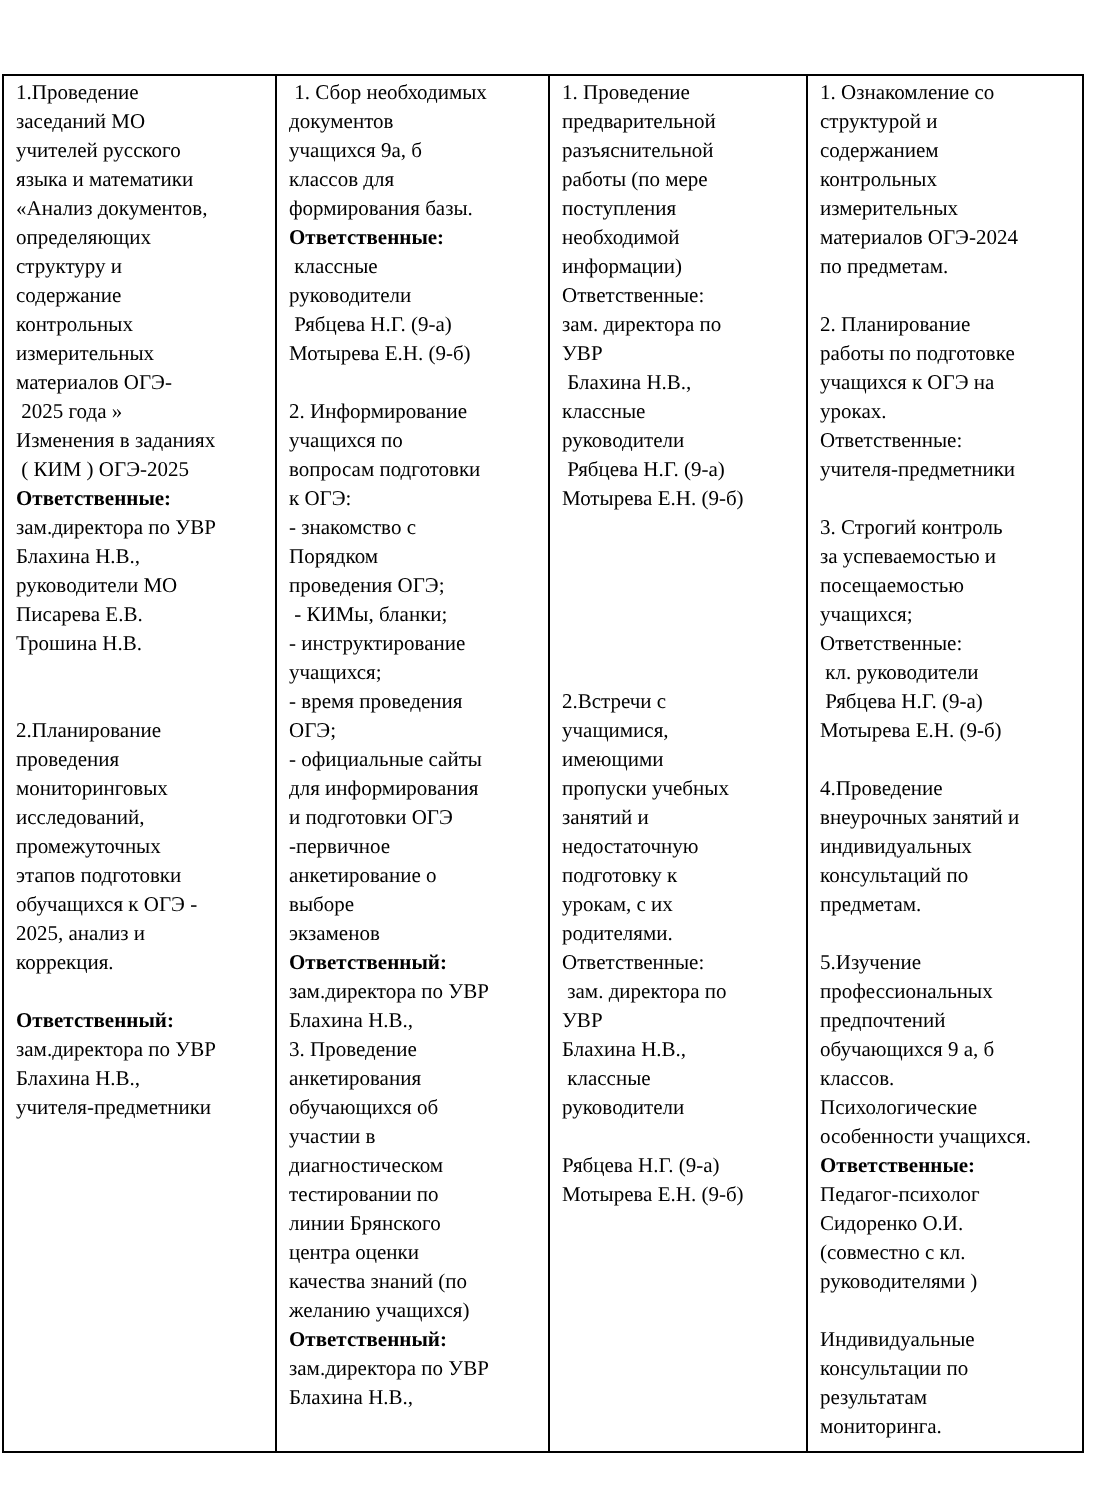| 1.Проведение заседаний МО учителей русского языка и математики «Анализ документов, определяющих структуру и содержание контрольных измерительных материалов ОГЭ- 2025 года » Изменения в заданиях ( КИМ ) ОГЭ-2025 Ответственные: зам.директора по УВР Блахина Н.В., руководители МО Писарева Е.В. Трошина Н.В. 2.Планирование проведения мониторинговых исследований, промежуточных этапов подготовки обучащихся к ОГЭ - 2025, анализ и коррекция. Ответственный: зам.директора по УВР Блахина Н.В., учителя-предметники | 1. Сбор необходимых документов учащихся 9а, б классов для формирования базы. Ответственные: классные руководители Рябцева Н.Г. (9-а) Мотырева Е.Н. (9-б) 2. Информирование учащихся по вопросам подготовки к ОГЭ: - знакомство с Порядком проведения ОГЭ; - КИМы, бланки; - инструктирование учащихся; - время проведения ОГЭ; - официальные сайты для информирования и подготовки ОГЭ -первичное анкетирование о выборе экзаменов Ответственный: зам.директора по УВР Блахина Н.В., 3. Проведение анкетирования обучающихся об участии в диагностическом тестировании по линии Брянского центра оценки качества знаний (по желанию учащихся) Ответственный: зам.директора по УВР Блахина Н.В., | 1. Проведение предварительной разъяснительной работы (по мере поступления необходимой информации) Ответственные: зам. директора по УВР Блахина Н.В., классные руководители Рябцева Н.Г. (9-а) Мотырева Е.Н. (9-б) 2.Встречи с учащимися, имеющими пропуски учебных занятий и недостаточную подготовку к урокам, с их родителями. Ответственные: зам. директора по УВР Блахина Н.В., классные руководители Рябцева Н.Г. (9-а) Мотырева Е.Н. (9-б) | 1. Ознакомление со структурой и содержанием контрольных измерительных материалов ОГЭ-2024 по предметам. 2. Планирование работы по подготовке учащихся к ОГЭ на уроках. Ответственные: учителя-предметники 3. Строгий контроль за успеваемостью и посещаемостью учащихся; Ответственные: кл. руководители Рябцева Н.Г. (9-а) Мотырева Е.Н. (9-б) 4.Проведение внеурочных занятий и индивидуальных консультаций по предметам. 5.Изучение профессиональных предпочтений обучающихся 9 а, б классов. Психологические особенности учащихся. Ответственные: Педагог-психолог Сидоренко О.И. (совместно с кл. руководителями ) Индивидуальные консультации по результатам мониторинга. |